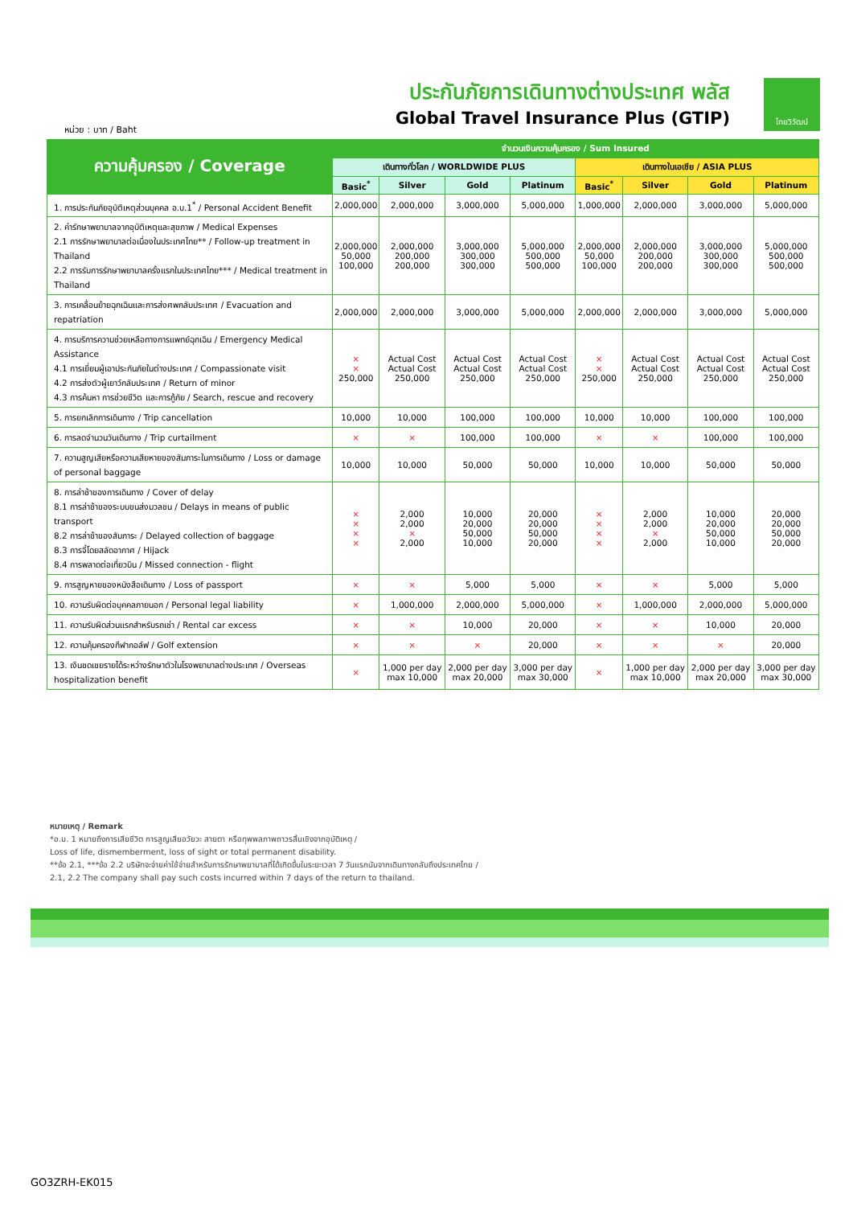ประกันภัยการเดินทางต่างประเทศ พลัส
Global Travel Insurance Plus (GTIP)
หน่วย : บาท / Baht
ไทยวิวัฒน์
| ความคุ้มครอง / Coverage | จำนวนเงินความคุ้มครอง / Sum Insured | | | | | | | |
| --- | --- | --- | --- | --- | --- | --- | --- | --- |
| | เดินทางทั่วโลก / WORLDWIDE PLUS | | | | เดินทางในเอเชีย / ASIA PLUS | | | |
| | Basic<sup>*</sup> | Silver | Gold | Platinum | Basic<sup>*</sup> | Silver | Gold | Platinum |
| 1. การประกันภัยอุบัติเหตุส่วนบุคคล อ.บ.1<sup>*</sup> / Personal Accident Benefit | 2,000,000 | 2,000,000 | 3,000,000 | 5,000,000 | 1,000,000 | 2,000,000 | 3,000,000 | 5,000,000 |
| 2. ค่ารักษาพยาบาลจากอุบัติเหตุและสุขภาพ / Medical Expenses 2.1 การรักษาพยาบาลต่อเนื่องในประเทศไทย** / Follow-up treatment in Thailand 2.2 การรับการรักษาพยาบาลครั้งแรกในประเทศไทย*** / Medical treatment in Thailand | 2,000,000 50,000 100,000 | 2,000,000 200,000 200,000 | 3,000,000 300,000 300,000 | 5,000,000 500,000 500,000 | 2,000,000 50,000 100,000 | 2,000,000 200,000 200,000 | 3,000,000 300,000 300,000 | 5,000,000 500,000 500,000 |
| 3. การเคลื่อนย้ายฉุกเฉินและการส่งศพกลับประเทศ / Evacuation and repatriation | 2,000,000 | 2,000,000 | 3,000,000 | 5,000,000 | 2,000,000 | 2,000,000 | 3,000,000 | 5,000,000 |
| 4. การบริการความช่วยเหลือทางการแพทย์ฉุกเฉิน / Emergency Medical Assistance 4.1 การเยี่ยมผู้เอาประกันภัยในต่างประเทศ / Compassionate visit 4.2 การส่งตัวผู้เยาว์กลับประเทศ / Return of minor 4.3 การค้นหา การช่วยชีวิต และการกู้ภัย / Search, rescue and recovery | × × 250,000 | Actual Cost Actual Cost 250,000 | Actual Cost Actual Cost 250,000 | Actual Cost Actual Cost 250,000 | × × 250,000 | Actual Cost Actual Cost 250,000 | Actual Cost Actual Cost 250,000 | Actual Cost Actual Cost 250,000 |
| 5. การยกเลิกการเดินทาง / Trip cancellation | 10,000 | 10,000 | 100,000 | 100,000 | 10,000 | 10,000 | 100,000 | 100,000 |
| 6. การลดจำนวนวันเดินทาง / Trip curtailment | × | × | 100,000 | 100,000 | × | × | 100,000 | 100,000 |
| 7. ความสูญเสียหรือความเสียหายของสัมภาระในการเดินทาง / Loss or damage of personal baggage | 10,000 | 10,000 | 50,000 | 50,000 | 10,000 | 10,000 | 50,000 | 50,000 |
| 8. การล่าช้าของการเดินทาง / Cover of delay 8.1 การล่าช้าของระบบขนส่งมวลชน / Delays in means of public transport 8.2 การล่าช้าของสัมภาระ / Delayed collection of baggage 8.3 การจี้โดยสลัดอากาศ / Hijack 8.4 การพลาดต่อเที่ยวบิน / Missed connection - flight | × × × × | 2,000 2,000 × 2,000 | 10,000 20,000 50,000 10,000 | 20,000 20,000 50,000 20,000 | × × × × | 2,000 2,000 × 2,000 | 10,000 20,000 50,000 10,000 | 20,000 20,000 50,000 20,000 |
| 9. การสูญหายของหนังสือเดินทาง / Loss of passport | × | × | 5,000 | 5,000 | × | × | 5,000 | 5,000 |
| 10. ความรับผิดต่อบุคคลภายนอก / Personal legal liability | × | 1,000,000 | 2,000,000 | 5,000,000 | × | 1,000,000 | 2,000,000 | 5,000,000 |
| 11. ความรับผิดส่วนแรกสำหรับรถเช่า / Rental car excess | × | × | 10,000 | 20,000 | × | × | 10,000 | 20,000 |
| 12. ความคุ้มครองกีฬากอล์ฟ / Golf extension | × | × | × | 20,000 | × | × | × | 20,000 |
| 13. เงินชดเชยรายได้ระหว่างรักษาตัวในโรงพยาบาลต่างประเทศ / Overseas hospitalization benefit | × | 1,000 per day max 10,000 | 2,000 per day max 20,000 | 3,000 per day max 30,000 | × | 1,000 per day max 10,000 | 2,000 per day max 20,000 | 3,000 per day max 30,000 |
หมายเหตุ / Remark
*อ.บ. 1 หมายถึงการเสียชีวิต การสูญเสียอวัยวะ สายตา หรือทุพพลภาพถาวรสิ้นเชิงจากอุบัติเหตุ /
Loss of life, dismemberment, loss of sight or total permanent disability.
**ข้อ 2.1, ***ข้อ 2.2 บริษัทจะจ่ายค่าใช้จ่ายสำหรับการรักษาพยาบาลที่ได้เกิดขึ้นในระยะเวลา 7 วันแรกนับจากเดินทางกลับถึงประเทศไทย /
2.1, 2.2 The company shall pay such costs incurred within 7 days of the return to thailand.
GO3ZRH-EK015